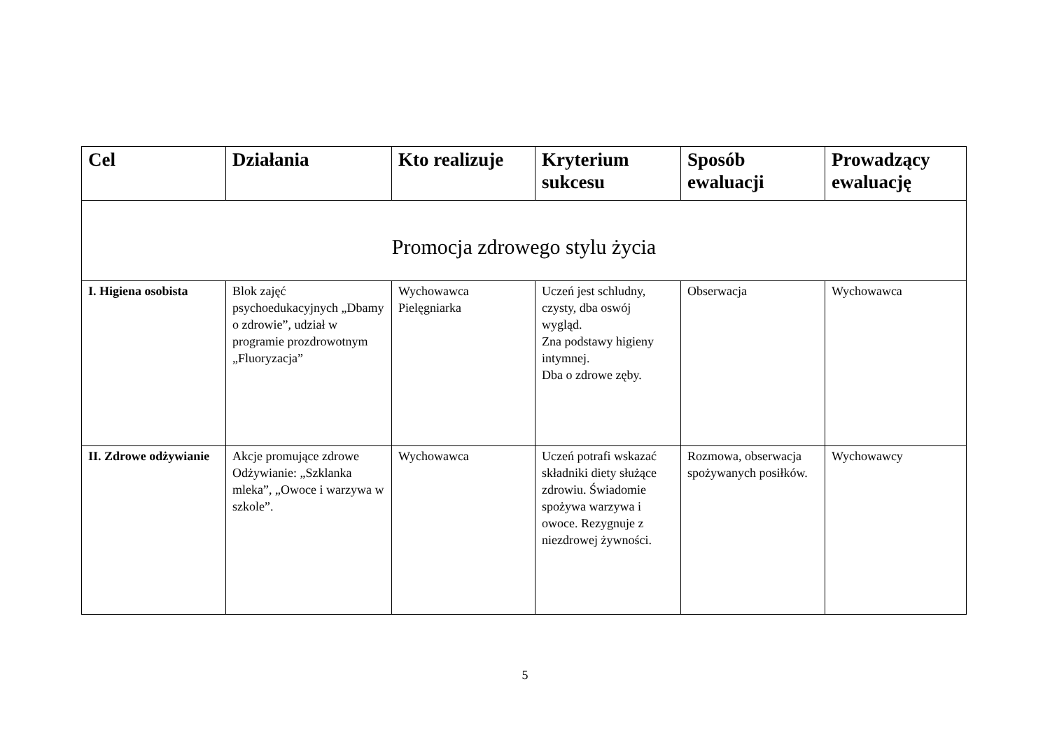| Cel | Działania | Kto realizuje | Kryterium sukcesu | Sposób ewaluacji | Prowadzący ewaluację |
| --- | --- | --- | --- | --- | --- |
| Promocja zdrowego stylu życia | | | | | |
| I. Higiena osobista | Blok zajęć psychoedukacyjnych „Dbamy o zdrowie”, udział w programie prozdrowotnym „Fluoryzacja” | Wychowawca Pielęgniarka | Uczeń jest schludny, czysty, dba oswój wygląd. Zna podstawy higieny intymnej. Dba o zdrowe zęby. | Obserwacja | Wychowawca |
| II. Zdrowe odżywianie | Akcje promujące zdrowe Odżywianie: „Szklanka mleka”, „Owoce i warzywa w szkole”. | Wychowawca | Uczeń potrafi wskazać składniki diety służące zdrowiu. Świadomie spożywa warzywa i owoce. Rezygnuje z niezdrowej żywności. | Rozmowa, obserwacja spożywanych posiłków. | Wychowawcy |
5